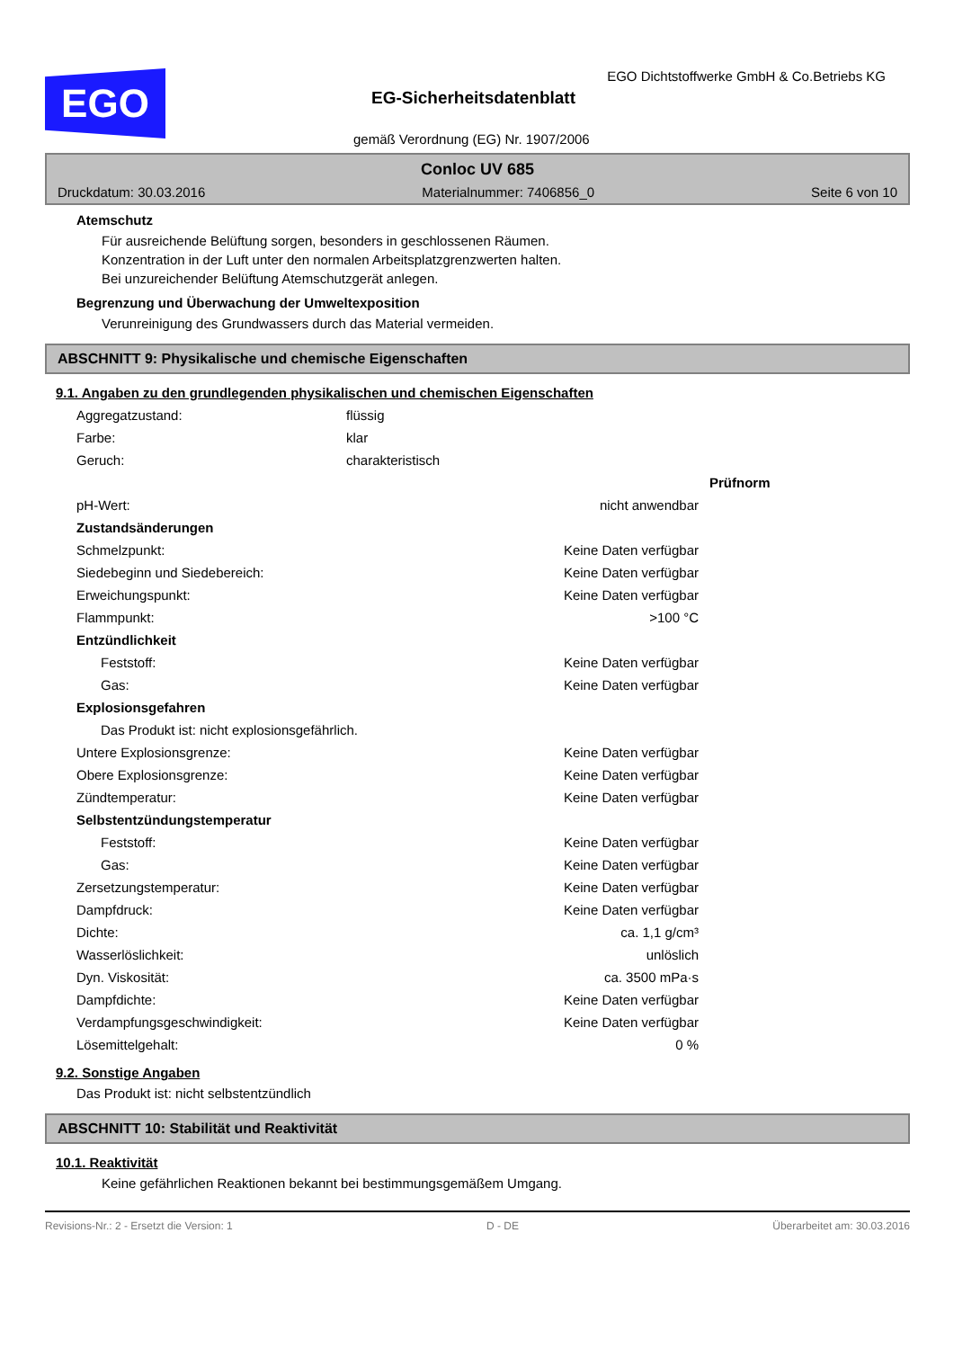EGO
EGO Dichtstoffwerke GmbH & Co.Betriebs KG
EG-Sicherheitsdatenblatt
gemäß Verordnung (EG) Nr. 1907/2006
Conloc UV 685
Druckdatum: 30.03.2016 Materialnummer: 7406856_0 Seite 6 von 10
Atemschutz
Für ausreichende Belüftung sorgen, besonders in geschlossenen Räumen.
Konzentration in der Luft unter den normalen Arbeitsplatzgrenzwerten halten.
Bei unzureichender Belüftung Atemschutzgerät anlegen.
Begrenzung und Überwachung der Umweltexposition
Verunreinigung des Grundwassers durch das Material vermeiden.
ABSCHNITT 9: Physikalische und chemische Eigenschaften
9.1. Angaben zu den grundlegenden physikalischen und chemischen Eigenschaften
| Aggregatzustand: | flüssig |
| Farbe: | klar |
| Geruch: | charakteristisch |
| | | Prüfnorm |
| pH-Wert: | nicht anwendbar | |
| Zustandsänderungen | | |
| Schmelzpunkt: | Keine Daten verfügbar | |
| Siedebeginn und Siedebereich: | Keine Daten verfügbar | |
| Erweichungspunkt: | Keine Daten verfügbar | |
| Flammpunkt: | >100 °C | |
| Entzündlichkeit | | |
| Feststoff: | Keine Daten verfügbar | |
| Gas: | Keine Daten verfügbar | |
| Explosionsgefahren | | |
| Das Produkt ist: nicht explosionsgefährlich. | | |
| Untere Explosionsgrenze: | Keine Daten verfügbar | |
| Obere Explosionsgrenze: | Keine Daten verfügbar | |
| Zündtemperatur: | Keine Daten verfügbar | |
| Selbstentzündungstemperatur | | |
| Feststoff: | Keine Daten verfügbar | |
| Gas: | Keine Daten verfügbar | |
| Zersetzungstemperatur: | Keine Daten verfügbar | |
| Dampfdruck: | Keine Daten verfügbar | |
| Dichte: | ca. 1,1 g/cm³ | |
| Wasserlöslichkeit: | unlöslich | |
| Dyn. Viskosität: | ca. 3500 mPa·s | |
| Dampfdichte: | Keine Daten verfügbar | |
| Verdampfungsgeschwindigkeit: | Keine Daten verfügbar | |
| Lösemittelgehalt: | 0 % | |
9.2. Sonstige Angaben
Das Produkt ist: nicht selbstentzündlich
ABSCHNITT 10: Stabilität und Reaktivität
10.1. Reaktivität
Keine gefährlichen Reaktionen bekannt bei bestimmungsgemäßem Umgang.
Revisions-Nr.: 2 - Ersetzt die Version: 1 D - DE Überarbeitet am: 30.03.2016